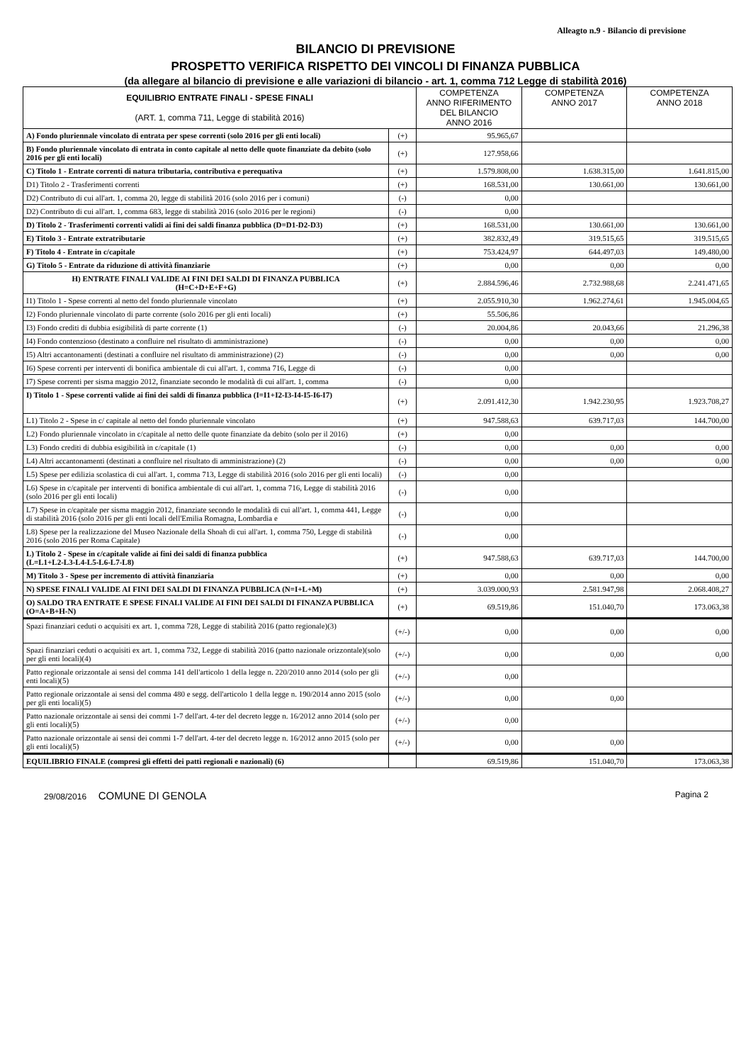Alleagto n.9 - Bilancio di previsione
BILANCIO DI PREVISIONE
PROSPETTO VERIFICA RISPETTO DEI VINCOLI DI FINANZA PUBBLICA
(da allegare al bilancio di previsione e alle variazioni di bilancio - art. 1, comma 712 Legge di stabilità 2016)
| EQUILIBRIO ENTRATE FINALI - SPESE FINALI (ART. 1, comma 711, Legge di stabilità 2016) | | COMPETENZA ANNO RIFERIMENTO DEL BILANCIO ANNO 2016 | COMPETENZA ANNO 2017 | COMPETENZA ANNO 2018 |
| --- | --- | --- | --- | --- |
| A) Fondo pluriennale vincolato di entrata per spese correnti (solo 2016 per gli enti locali) | (+) | 95.965,67 | | |
| B) Fondo pluriennale vincolato di entrata in conto capitale al netto delle quote finanziate da debito (solo 2016 per gli enti locali) | (+) | 127.958,66 | | |
| C) Titolo 1 - Entrate correnti di natura tributaria, contributiva e perequativa | (+) | 1.579.808,00 | 1.638.315,00 | 1.641.815,00 |
| D1) Titolo 2 - Trasferimenti correnti | (+) | 168.531,00 | 130.661,00 | 130.661,00 |
| D2) Contributo di cui all'art. 1, comma 20, legge di stabilità 2016 (solo 2016 per i comuni) | (-) | 0,00 | | |
| D2) Contributo di cui all'art. 1, comma 683, legge di stabilità 2016 (solo 2016 per le regioni) | (-) | 0,00 | | |
| D) Titolo 2 - Trasferimenti correnti validi ai fini dei saldi finanza pubblica (D=D1-D2-D3) | (+) | 168.531,00 | 130.661,00 | 130.661,00 |
| E) Titolo 3 - Entrate extratributarie | (+) | 382.832,49 | 319.515,65 | 319.515,65 |
| F) Titolo 4 - Entrate in c/capitale | (+) | 753.424,97 | 644.497,03 | 149.480,00 |
| G) Titolo 5 - Entrate da riduzione di attività finanziarie | (+) | 0,00 | 0,00 | 0,00 |
| H) ENTRATE FINALI VALIDE AI FINI DEI SALDI DI FINANZA PUBBLICA (H=C+D+E+F+G) | (+) | 2.884.596,46 | 2.732.988,68 | 2.241.471,65 |
| I1) Titolo 1 - Spese correnti al netto del fondo pluriennale vincolato | (+) | 2.055.910,30 | 1.962.274,61 | 1.945.004,65 |
| I2) Fondo pluriennale vincolato di parte corrente (solo 2016 per gli enti locali) | (+) | 55.506,86 | | |
| I3) Fondo crediti di dubbia esigibilità di parte corrente (1) | (-) | 20.004,86 | 20.043,66 | 21.296,38 |
| I4) Fondo contenzioso (destinato a confluire nel risultato di amministrazione) | (-) | 0,00 | 0,00 | 0,00 |
| I5) Altri accantonamenti (destinati a confluire nel risultato di amministrazione) (2) | (-) | 0,00 | 0,00 | 0,00 |
| I6) Spese correnti per interventi di bonifica ambientale di cui all'art. 1, comma 716, Legge di | (-) | 0,00 | | |
| I7) Spese correnti per sisma maggio 2012, finanziate secondo le modalità di cui all'art. 1, comma | (-) | 0,00 | | |
| I) Titolo 1 - Spese correnti valide ai fini dei saldi di finanza pubblica (I=I1+I2-I3-I4-I5-I6-I7) | (+) | 2.091.412,30 | 1.942.230,95 | 1.923.708,27 |
| L1) Titolo 2 - Spese in c/ capitale al netto del fondo pluriennale vincolato | (+) | 947.588,63 | 639.717,03 | 144.700,00 |
| L2) Fondo pluriennale vincolato in c/capitale al netto delle quote finanziate da debito (solo per il 2016) | (+) | 0,00 | | |
| L3) Fondo crediti di dubbia esigibilità in c/capitale (1) | (-) | 0,00 | 0,00 | 0,00 |
| L4) Altri accantonamenti (destinati a confluire nel risultato di amministrazione) (2) | (-) | 0,00 | 0,00 | 0,00 |
| L5) Spese per edilizia scolastica di cui all'art. 1, comma 713, Legge di stabilità 2016 (solo 2016 per gli enti locali) | (-) | 0,00 | | |
| L6) Spese in c/capitale per interventi di bonifica ambientale di cui all'art. 1, comma 716, Legge di stabilità 2016 (solo 2016 per gli enti locali) | (-) | 0,00 | | |
| L7) Spese in c/capitale per sisma maggio 2012, finanziate secondo le modalità di cui all'art. 1, comma 441, Legge di stabilità 2016 (solo 2016 per gli enti locali dell'Emilia Romagna, Lombardia e | (-) | 0,00 | | |
| L8) Spese per la realizzazione del Museo Nazionale della Shoah di cui all'art. 1, comma 750, Legge di stabilità 2016 (solo 2016 per Roma Capitale) | (-) | 0,00 | | |
| L) Titolo 2 - Spese in c/capitale valide ai fini dei saldi di finanza pubblica (L=L1+L2-L3-L4-L5-L6-L7-L8) | (+) | 947.588,63 | 639.717,03 | 144.700,00 |
| M) Titolo 3 - Spese per incremento di attività finanziaria | (+) | 0,00 | 0,00 | 0,00 |
| N) SPESE FINALI VALIDE AI FINI DEI SALDI DI FINANZA PUBBLICA (N=I+L+M) | (+) | 3.039.000,93 | 2.581.947,98 | 2.068.408,27 |
| O) SALDO TRA ENTRATE E SPESE FINALI VALIDE AI FINI DEI SALDI DI FINANZA PUBBLICA (O=A+B+H-N) | (+) | 69.519,86 | 151.040,70 | 173.063,38 |
| Spazi finanziari ceduti o acquisiti ex art. 1, comma 728, Legge di stabilità 2016 (patto regionale)(3) | (+/-) | 0,00 | 0,00 | 0,00 |
| Spazi finanziari ceduti o acquisiti ex art. 1, comma 732, Legge di stabilità 2016 (patto nazionale orizzontale)(solo per gli enti locali)(4) | (+/-) | 0,00 | 0,00 | 0,00 |
| Patto regionale orizzontale ai sensi del comma 141 dell'articolo 1 della legge n. 220/2010 anno 2014 (solo per gli enti locali)(5) | (+/-) | 0,00 | | |
| Patto regionale orizzontale ai sensi del comma 480 e segg. dell'articolo 1 della legge n. 190/2014 anno 2015 (solo per gli enti locali)(5) | (+/-) | 0,00 | 0,00 | |
| Patto nazionale orizzontale ai sensi dei commi 1-7 dell'art. 4-ter del decreto legge n. 16/2012 anno 2014 (solo per gli enti locali)(5) | (+/-) | 0,00 | | |
| Patto nazionale orizzontale ai sensi dei commi 1-7 dell'art. 4-ter del decreto legge n. 16/2012 anno 2015 (solo per gli enti locali)(5) | (+/-) | 0,00 | 0,00 | |
| EQUILIBRIO FINALE (compresi gli effetti dei patti regionali e nazionali) (6) | | 69.519,86 | 151.040,70 | 173.063,38 |
29/08/2016 COMUNE DI GENOLA Pagina 2